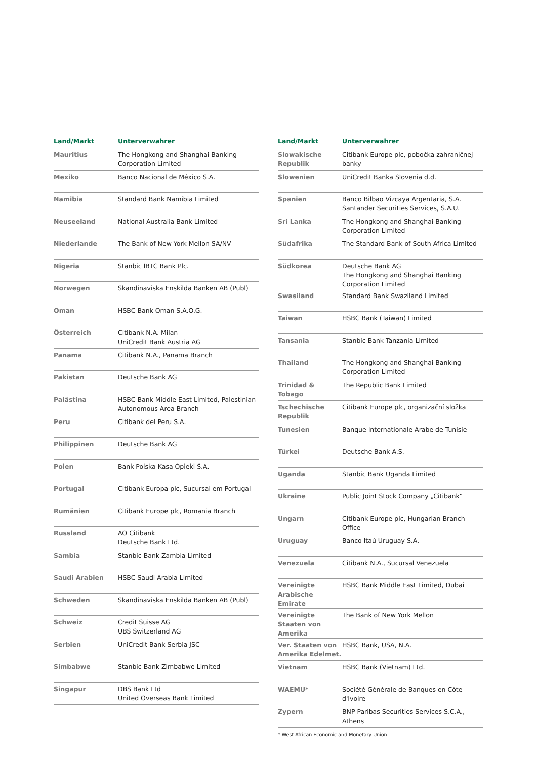| Land/Markt | Unterverwahrer |
| --- | --- |
| Mauritius | The Hongkong and Shanghai Banking Corporation Limited |
| Mexiko | Banco Nacional de México S.A. |
| Namibia | Standard Bank Namibia Limited |
| Neuseeland | National Australia Bank Limited |
| Niederlande | The Bank of New York Mellon SA/NV |
| Nigeria | Stanbic IBTC Bank Plc. |
| Norwegen | Skandinaviska Enskilda Banken AB (Publ) |
| Oman | HSBC Bank Oman S.A.O.G. |
| Österreich | Citibank N.A. Milan UniCredit Bank Austria AG |
| Panama | Citibank N.A., Panama Branch |
| Pakistan | Deutsche Bank AG |
| Palästina | HSBC Bank Middle East Limited, Palestinian Autonomous Area Branch |
| Peru | Citibank del Peru S.A. |
| Philippinen | Deutsche Bank AG |
| Polen | Bank Polska Kasa Opieki S.A. |
| Portugal | Citibank Europa plc, Sucursal em Portugal |
| Rumänien | Citibank Europe plc, Romania Branch |
| Russland | AO Citibank Deutsche Bank Ltd. |
| Sambia | Stanbic Bank Zambia Limited |
| Saudi Arabien | HSBC Saudi Arabia Limited |
| Schweden | Skandinaviska Enskilda Banken AB (Publ) |
| Schweiz | Credit Suisse AG UBS Switzerland AG |
| Serbien | UniCredit Bank Serbia JSC |
| Simbabwe | Stanbic Bank Zimbabwe Limited |
| Singapur | DBS Bank Ltd United Overseas Bank Limited |
| Land/Markt | Unterverwahrer |
| --- | --- |
| Slowakische Republik | Citibank Europe plc, pobočka zahraničnej banky |
| Slowenien | UniCredit Banka Slovenia d.d. |
| Spanien | Banco Bilbao Vizcaya Argentaria, S.A. Santander Securities Services, S.A.U. |
| Sri Lanka | The Hongkong and Shanghai Banking Corporation Limited |
| Südafrika | The Standard Bank of South Africa Limited |
| Südkorea | Deutsche Bank AG The Hongkong and Shanghai Banking Corporation Limited |
| Swasiland | Standard Bank Swaziland Limited |
| Taiwan | HSBC Bank (Taiwan) Limited |
| Tansania | Stanbic Bank Tanzania Limited |
| Thailand | The Hongkong and Shanghai Banking Corporation Limited |
| Trinidad & Tobago | The Republic Bank Limited |
| Tschechische Republik | Citibank Europe plc, organizační složka |
| Tunesien | Banque Internationale Arabe de Tunisie |
| Türkei | Deutsche Bank A.S. |
| Uganda | Stanbic Bank Uganda Limited |
| Ukraine | Public Joint Stock Company „Citibank“ |
| Ungarn | Citibank Europe plc, Hungarian Branch Office |
| Uruguay | Banco Itaú Uruguay S.A. |
| Venezuela | Citibank N.A., Sucursal Venezuela |
| Vereinigte Arabische Emirate | HSBC Bank Middle East Limited, Dubai |
| Vereinigte Staaten von Amerika | The Bank of New York Mellon |
| Ver. Staaten von Amerika Edelmet. | HSBC Bank, USA, N.A. |
| Vietnam | HSBC Bank (Vietnam) Ltd. |
| WAEMU* | Société Générale de Banques en Côte d'Ivoire |
| Zypern | BNP Paribas Securities Services S.C.A., Athens |
* West African Economic and Monetary Union